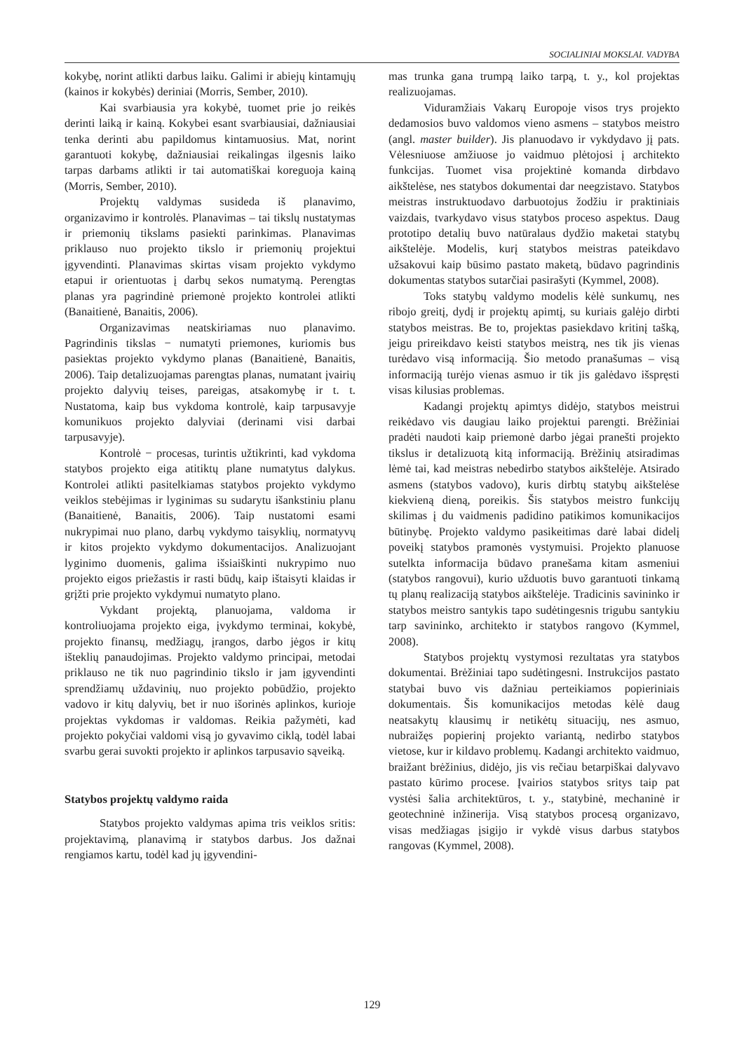SOCIALINIAI MOKSLAI. VADYBA
kokybę, norint atlikti darbus laiku. Galimi ir abiejų kintamųjų (kainos ir kokybės) deriniai (Morris, Sember, 2010).
Kai svarbiausia yra kokybė, tuomet prie jo reikės derinti laiką ir kainą. Kokybei esant svarbiausiai, dažniausiai tenka derinti abu papildomus kintamuosius. Mat, norint garantuoti kokybę, dažniausiai reikalingas ilgesnis laiko tarpas darbams atlikti ir tai automatiškai koreguoja kainą (Morris, Sember, 2010).
Projektų valdymas susideda iš planavimo, organizavimo ir kontrolės. Planavimas – tai tikslų nustatymas ir priemonių tikslams pasiekti parinkimas. Planavimas priklauso nuo projekto tikslo ir priemonių projektui įgyvendinti. Planavimas skirtas visam projekto vykdymo etapui ir orientuotas į darbų sekos numatymą. Perengtas planas yra pagrindinė priemonė projekto kontrolei atlikti (Banaitienė, Banaitis, 2006).
Organizavimas neatskiriamas nuo planavimo. Pagrindinis tikslas − numatyti priemones, kuriomis bus pasiektas projekto vykdymo planas (Banaitienė, Banaitis, 2006). Taip detalizuojamas parengtas planas, numatant įvairių projekto dalyvių teises, pareigas, atsakomybę ir t. t. Nustatoma, kaip bus vykdoma kontrolė, kaip tarpusavyje komunikuos projekto dalyviai (derinami visi darbai tarpusavyje).
Kontrolė − procesas, turintis užtikrinti, kad vykdoma statybos projekto eiga atitiktų plane numatytus dalykus. Kontrolei atlikti pasitelkiamas statybos projekto vykdymo veiklos stebėjimas ir lyginimas su sudarytu išankstiniu planu (Banaitienė, Banaitis, 2006). Taip nustatomi esami nukrypimai nuo plano, darbų vykdymo taisyklių, normatyvų ir kitos projekto vykdymo dokumentacijos. Analizuojant lyginimo duomenis, galima išsiaiškinti nukrypimo nuo projekto eigos priežastis ir rasti būdų, kaip ištaisyti klaidas ir grįžti prie projekto vykdymui numatyto plano.
Vykdant projektą, planuojama, valdoma ir kontroliuojama projekto eiga, įvykdymo terminai, kokybė, projekto finansų, medžiagų, įrangos, darbo jėgos ir kitų išteklių panaudojimas. Projekto valdymo principai, metodai priklauso ne tik nuo pagrindinio tikslo ir jam įgyvendinti sprendžiamų uždavinių, nuo projekto pobūdžio, projekto vadovo ir kitų dalyvių, bet ir nuo išorinės aplinkos, kurioje projektas vykdomas ir valdomas. Reikia pažymėti, kad projekto pokyčiai valdomi visą jo gyvavimo ciklą, todėl labai svarbu gerai suvokti projekto ir aplinkos tarpusavio sąveiką.
Statybos projektų valdymo raida
Statybos projekto valdymas apima tris veiklos sritis: projektavimą, planavimą ir statybos darbus. Jos dažnai rengiamos kartu, todėl kad jų įgyvendini-
mas trunka gana trumpą laiko tarpą, t. y., kol projektas realizuojamas.
Viduramžiais Vakarų Europoje visos trys projekto dedamosios buvo valdomos vieno asmens – statybos meistro (angl. master builder). Jis planuodavo ir vykdydavo jį pats. Vėlesniuose amžiuose jo vaidmuo plėtojosi į architekto funkcijas. Tuomet visa projektinė komanda dirbdavo aikštelėse, nes statybos dokumentai dar neegzistavo. Statybos meistras instruktuodavo darbuotojus žodžiu ir praktiniais vaizdais, tvarkydavo visus statybos proceso aspektus. Daug prototipo detalių buvo natūralaus dydžio maketai statybų aikštelėje. Modelis, kurį statybos meistras pateikdavo užsakovui kaip būsimo pastato maketą, būdavo pagrindinis dokumentas statybos sutarčiai pasirašyti (Kymmel, 2008).
Toks statybų valdymo modelis kėlė sunkumų, nes ribojo greitį, dydį ir projektų apimtį, su kuriais galėjo dirbti statybos meistras. Be to, projektas pasiekdavo kritinį tašką, jeigu prireikdavo keisti statybos meistrą, nes tik jis vienas turėdavo visą informaciją. Šio metodo pranašumas – visą informaciją turėjo vienas asmuo ir tik jis galėdavo išspręsti visas kilusias problemas.
Kadangi projektų apimtys didėjo, statybos meistrui reikėdavo vis daugiau laiko projektui parengti. Brėžiniai pradėti naudoti kaip priemonė darbo jėgai pranešti projekto tikslus ir detalizuotą kitą informaciją. Brėžinių atsiradimas lėmė tai, kad meistras nebedirbo statybos aikštelėje. Atsirado asmens (statybos vadovo), kuris dirbtų statybų aikštelėse kiekvieną dieną, poreikis. Šis statybos meistro funkcijų skilimas į du vaidmenis padidino patikimos komunikacijos būtinybę. Projekto valdymo pasikeitimas darė labai didelį poveikį statybos pramonės vystymuisi. Projekto planuose sutelkta informacija būdavo pranešama kitam asmeniui (statybos rangovui), kurio užduotis buvo garantuoti tinkamą tų planų realizaciją statybos aikštelėje. Tradicinis savininko ir statybos meistro santykis tapo sudėtingesnis trigubu santykiu tarp savininko, architekto ir statybos rangovo (Kymmel, 2008).
Statybos projektų vystymosi rezultatas yra statybos dokumentai. Brėžiniai tapo sudėtingesni. Instrukcijos pastato statybai buvo vis dažniau perteikiamos popieriniais dokumentais. Šis komunikacijos metodas kėlė daug neatsakytų klausimų ir netikėtų situacijų, nes asmuo, nubraižęs popierinį projekto variantą, nedirbo statybos vietose, kur ir kildavo problemų. Kadangi architekto vaidmuo, braižant brėžinius, didėjo, jis vis rečiau betarpiškai dalyvavo pastato kūrimo procese. Įvairios statybos sritys taip pat vystėsi šalia architektūros, t. y., statybinė, mechaninė ir geotechninė inžinerija. Visą statybos procesą organizavo, visas medžiagas įsigijo ir vykdė visus darbus statybos rangovas (Kymmel, 2008).
129